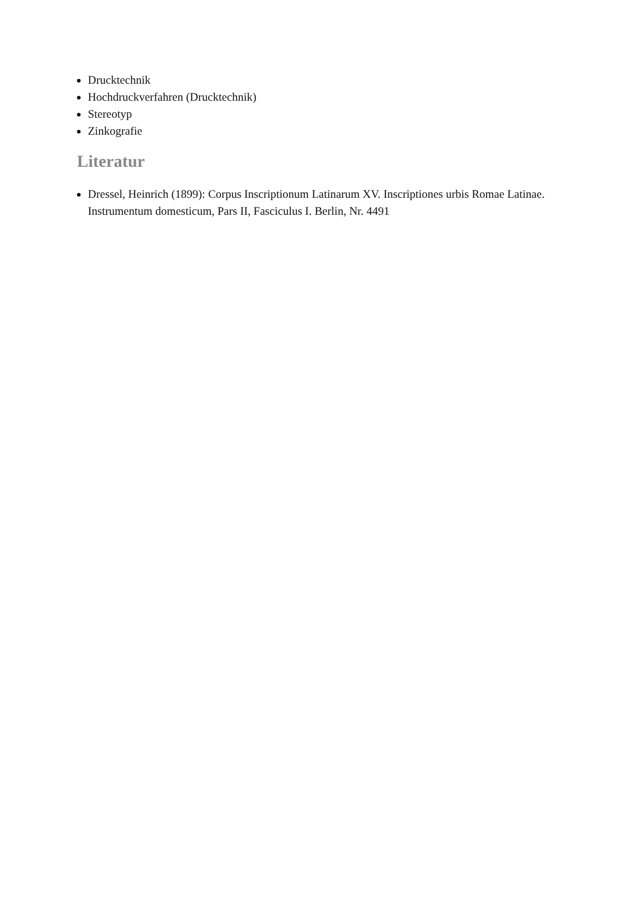Drucktechnik
Hochdruckverfahren (Drucktechnik)
Stereotyp
Zinkografie
Literatur
Dressel, Heinrich (1899): Corpus Inscriptionum Latinarum XV. Inscriptiones urbis Romae Latinae. Instrumentum domesticum, Pars II, Fasciculus I. Berlin, Nr. 4491